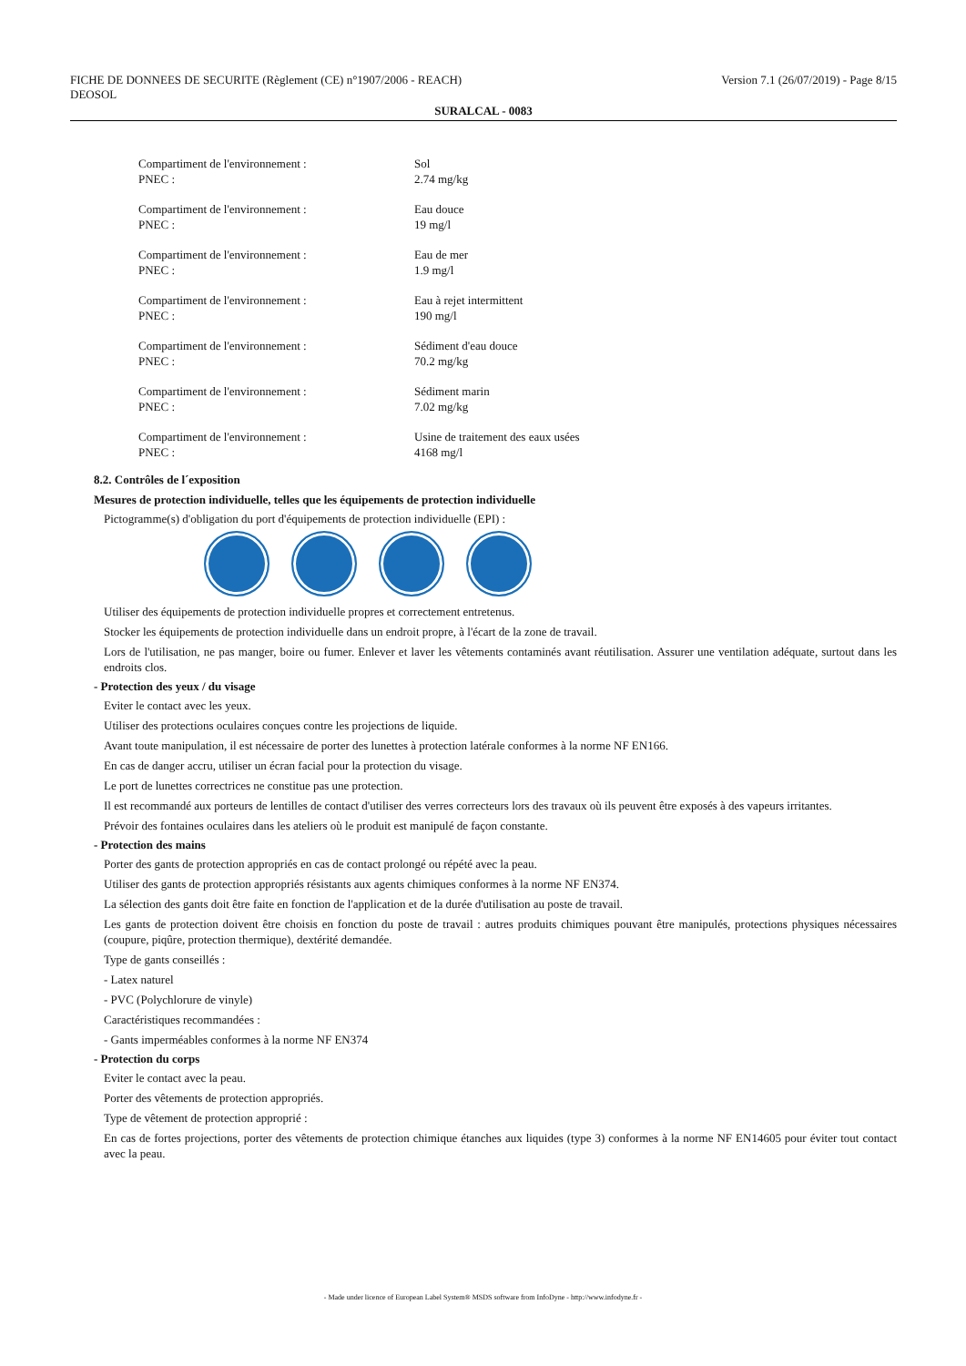FICHE DE DONNEES DE SECURITE (Règlement (CE) n°1907/2006 - REACH)
DEOSOL
Version 7.1 (26/07/2019) - Page 8/15
SURALCAL - 0083
Compartiment de l'environnement :
PNEC :
Sol
2.74 mg/kg
Compartiment de l'environnement :
PNEC :
Eau douce
19 mg/l
Compartiment de l'environnement :
PNEC :
Eau de mer
1.9 mg/l
Compartiment de l'environnement :
PNEC :
Eau à rejet intermittent
190 mg/l
Compartiment de l'environnement :
PNEC :
Sédiment d'eau douce
70.2 mg/kg
Compartiment de l'environnement :
PNEC :
Sédiment marin
7.02 mg/kg
Compartiment de l'environnement :
PNEC :
Usine de traitement des eaux usées
4168 mg/l
8.2. Contrôles de l´exposition
Mesures de protection individuelle, telles que les équipements de protection individuelle
Pictogramme(s) d'obligation du port d'équipements de protection individuelle (EPI) :
Utiliser des équipements de protection individuelle propres et correctement entretenus.
Stocker les équipements de protection individuelle dans un endroit propre, à l'écart de la zone de travail.
Lors de l'utilisation, ne pas manger, boire ou fumer. Enlever et laver les vêtements contaminés avant réutilisation. Assurer une ventilation adéquate, surtout dans les endroits clos.
- Protection des yeux / du visage
Eviter le contact avec les yeux.
Utiliser des protections oculaires conçues contre les projections de liquide.
Avant toute manipulation, il est nécessaire de porter des lunettes à protection latérale conformes à la norme NF EN166.
En cas de danger accru, utiliser un écran facial pour la protection du visage.
Le port de lunettes correctrices ne constitue pas une protection.
Il est recommandé aux porteurs de lentilles de contact d'utiliser des verres correcteurs lors des travaux où ils peuvent être exposés à des vapeurs irritantes.
Prévoir des fontaines oculaires dans les ateliers où le produit est manipulé de façon constante.
- Protection des mains
Porter des gants de protection appropriés en cas de contact prolongé ou répété avec la peau.
Utiliser des gants de protection appropriés résistants aux agents chimiques conformes à la norme NF EN374.
La sélection des gants doit être faite en fonction de l'application et de la durée d'utilisation au poste de travail.
Les gants de protection doivent être choisis en fonction du poste de travail : autres produits chimiques pouvant être manipulés, protections physiques nécessaires (coupure, piqûre, protection thermique), dextérité demandée.
Type de gants conseillés :
- Latex naturel
- PVC (Polychlorure de vinyle)
Caractéristiques recommandées :
- Gants imperméables conformes à la norme NF EN374
- Protection du corps
Eviter le contact avec la peau.
Porter des vêtements de protection appropriés.
Type de vêtement de protection approprié :
En cas de fortes projections, porter des vêtements de protection chimique étanches aux liquides (type 3) conformes à la norme NF EN14605 pour éviter tout contact avec la peau.
- Made under licence of European Label System® MSDS software from InfoDyne - http://www.infodyne.fr -